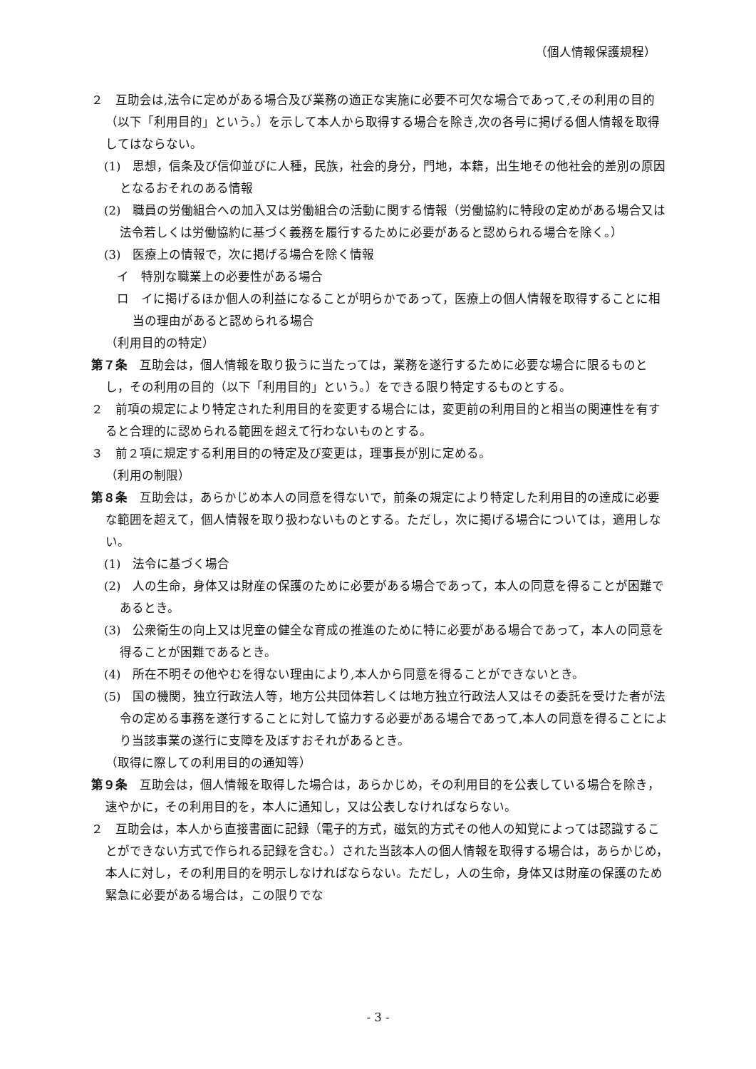（個人情報保護規程）
２　互助会は,法令に定めがある場合及び業務の適正な実施に必要不可欠な場合であって,その利用の目的（以下「利用目的」という。）を示して本人から取得する場合を除き,次の各号に掲げる個人情報を取得してはならない。
(1)　思想，信条及び信仰並びに人種，民族，社会的身分，門地，本籍，出生地その他社会的差別の原因となるおそれのある情報
(2)　職員の労働組合への加入又は労働組合の活動に関する情報（労働協約に特段の定めがある場合又は法令若しくは労働協約に基づく義務を履行するために必要があると認められる場合を除く。）
(3)　医療上の情報で，次に掲げる場合を除く情報
イ　特別な職業上の必要性がある場合
ロ　イに掲げるほか個人の利益になることが明らかであって，医療上の個人情報を取得することに相当の理由があると認められる場合
（利用目的の特定）
第７条　互助会は，個人情報を取り扱うに当たっては，業務を遂行するために必要な場合に限るものとし，その利用の目的（以下「利用目的」という。）をできる限り特定するものとする。
２　前項の規定により特定された利用目的を変更する場合には，変更前の利用目的と相当の関連性を有すると合理的に認められる範囲を超えて行わないものとする。
３　前２項に規定する利用目的の特定及び変更は，理事長が別に定める。
（利用の制限）
第８条　互助会は，あらかじめ本人の同意を得ないで，前条の規定により特定した利用目的の達成に必要な範囲を超えて，個人情報を取り扱わないものとする。ただし，次に掲げる場合については，適用しない。
(1)　法令に基づく場合
(2)　人の生命，身体又は財産の保護のために必要がある場合であって，本人の同意を得ることが困難であるとき。
(3)　公衆衛生の向上又は児童の健全な育成の推進のために特に必要がある場合であって，本人の同意を得ることが困難であるとき。
(4)　所在不明その他やむを得ない理由により,本人から同意を得ることができないとき。
(5)　国の機関，独立行政法人等，地方公共団体若しくは地方独立行政法人又はその委託を受けた者が法令の定める事務を遂行することに対して協力する必要がある場合であって,本人の同意を得ることにより当該事業の遂行に支障を及ぼすおそれがあるとき。
（取得に際しての利用目的の通知等）
第９条　互助会は，個人情報を取得した場合は，あらかじめ，その利用目的を公表している場合を除き，速やかに，その利用目的を，本人に通知し，又は公表しなければならない。
２　互助会は，本人から直接書面に記録（電子的方式，磁気的方式その他人の知覚によっては認識することができない方式で作られる記録を含む。）された当該本人の個人情報を取得する場合は，あらかじめ，本人に対し，その利用目的を明示しなければならない。ただし，人の生命，身体又は財産の保護のため緊急に必要がある場合は，この限りでな
- 3 -